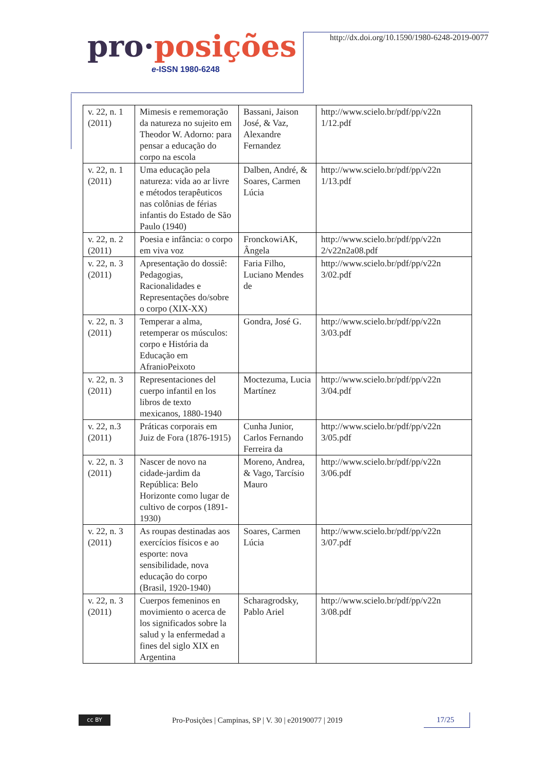pro·posições
e-ISSN 1980-6248
http://dx.doi.org/10.1590/1980-6248-2019-0077
| v. 22, n. 1 (2011) | Mimesis e rememoração da natureza no sujeito em Theodor W. Adorno: para pensar a educação do corpo na escola | Bassani, Jaison José, & Vaz, Alexandre Fernandez | http://www.scielo.br/pdf/pp/v22n 1/12.pdf |
| v. 22, n. 1 (2011) | Uma educação pela natureza: vida ao ar livre e métodos terapêuticos nas colônias de férias infantis do Estado de São Paulo (1940) | Dalben, André, & Soares, Carmen Lúcia | http://www.scielo.br/pdf/pp/v22n 1/13.pdf |
| v. 22, n. 2 (2011) | Poesia e infância: o corpo em viva voz | FronckowiAK, Ângela | http://www.scielo.br/pdf/pp/v22n 2/v22n2a08.pdf |
| v. 22, n. 3 (2011) | Apresentação do dossiê: Pedagogias, Racionalidades e Representações do/sobre o corpo (XIX-XX) | Faria Filho, Luciano Mendes de | http://www.scielo.br/pdf/pp/v22n 3/02.pdf |
| v. 22, n. 3 (2011) | Temperar a alma, retemperar os músculos: corpo e História da Educação em AfranioPeixoto | Gondra, José G. | http://www.scielo.br/pdf/pp/v22n 3/03.pdf |
| v. 22, n. 3 (2011) | Representaciones del cuerpo infantil en los libros de texto mexicanos, 1880-1940 | Moctezuma, Lucia Martínez | http://www.scielo.br/pdf/pp/v22n 3/04.pdf |
| v. 22, n.3 (2011) | Práticas corporais em Juiz de Fora (1876-1915) | Cunha Junior, Carlos Fernando Ferreira da | http://www.scielo.br/pdf/pp/v22n 3/05.pdf |
| v. 22, n. 3 (2011) | Nascer de novo na cidade-jardim da República: Belo Horizonte como lugar de cultivo de corpos (1891-1930) | Moreno, Andrea, & Vago, Tarcísio Mauro | http://www.scielo.br/pdf/pp/v22n 3/06.pdf |
| v. 22, n. 3 (2011) | As roupas destinadas aos exercícios físicos e ao esporte: nova sensibilidade, nova educação do corpo (Brasil, 1920-1940) | Soares, Carmen Lúcia | http://www.scielo.br/pdf/pp/v22n 3/07.pdf |
| v. 22, n. 3 (2011) | Cuerpos femeninos en movimiento o acerca de los significados sobre la salud y la enfermedad a fines del siglo XIX en Argentina | Scharagrodsky, Pablo Ariel | http://www.scielo.br/pdf/pp/v22n 3/08.pdf |
cc BY
Pro-Posições | Campinas, SP | V. 30 | e20190077 | 2019
17/25